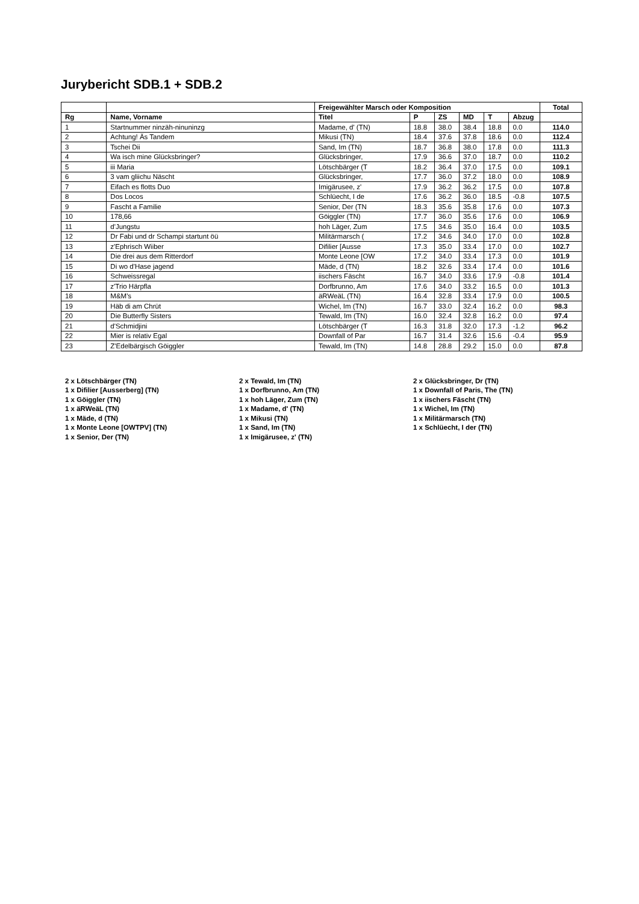Jurybericht SDB.1 + SDB.2
| | | Freigewählter Marsch oder Komposition | | | | | | Total |
| --- | --- | --- | --- | --- | --- | --- | --- | --- |
| Rg | Name, Vorname | Titel | P | ZS | MD | T | Abzug | |
| 1 | Startnummer ninzäh-ninuninzg | Madame, d' (TN) | 18.8 | 38.0 | 38.4 | 18.8 | 0.0 | 114.0 |
| 2 | Achtung! Äs Tandem | Mikusi (TN) | 18.4 | 37.6 | 37.8 | 18.6 | 0.0 | 112.4 |
| 3 | Tschei Dii | Sand, Im (TN) | 18.7 | 36.8 | 38.0 | 17.8 | 0.0 | 111.3 |
| 4 | Wa isch mine Glücksbringer? | Glücksbringer, | 17.9 | 36.6 | 37.0 | 18.7 | 0.0 | 110.2 |
| 5 | iii Maria | Lötschbärger (T | 18.2 | 36.4 | 37.0 | 17.5 | 0.0 | 109.1 |
| 6 | 3 vam gliichu Näscht | Glücksbringer, | 17.7 | 36.0 | 37.2 | 18.0 | 0.0 | 108.9 |
| 7 | Eifach es flotts Duo | Imigärusee, z' | 17.9 | 36.2 | 36.2 | 17.5 | 0.0 | 107.8 |
| 8 | Dos Locos | Schlüecht, I de | 17.6 | 36.2 | 36.0 | 18.5 | -0.8 | 107.5 |
| 9 | Fascht a Familie | Senior, Der (TN | 18.3 | 35.6 | 35.8 | 17.6 | 0.0 | 107.3 |
| 10 | 178,66 | Göiggler (TN) | 17.7 | 36.0 | 35.6 | 17.6 | 0.0 | 106.9 |
| 11 | d'Jungstu | hoh Läger, Zum | 17.5 | 34.6 | 35.0 | 16.4 | 0.0 | 103.5 |
| 12 | Dr Fabi und dr Schampi startunt öü | Militärmarsch ( | 17.2 | 34.6 | 34.0 | 17.0 | 0.0 | 102.8 |
| 13 | z'Ephrisch Wiiber | Difilier [Ausse | 17.3 | 35.0 | 33.4 | 17.0 | 0.0 | 102.7 |
| 14 | Die drei aus dem Ritterdorf | Monte Leone [OW | 17.2 | 34.0 | 33.4 | 17.3 | 0.0 | 101.9 |
| 15 | Di wo d'Hase jagend | Mäde, d (TN) | 18.2 | 32.6 | 33.4 | 17.4 | 0.0 | 101.6 |
| 16 | Schweissregal | iischers Fäscht | 16.7 | 34.0 | 33.6 | 17.9 | -0.8 | 101.4 |
| 17 | z'Trio Härpfla | Dorfbrunno, Am | 17.6 | 34.0 | 33.2 | 16.5 | 0.0 | 101.3 |
| 18 | M&M's | äRWeäL (TN) | 16.4 | 32.8 | 33.4 | 17.9 | 0.0 | 100.5 |
| 19 | Häb di am Chrüt | Wichel, Im (TN) | 16.7 | 33.0 | 32.4 | 16.2 | 0.0 | 98.3 |
| 20 | Die Butterfly Sisters | Tewald, Im (TN) | 16.0 | 32.4 | 32.8 | 16.2 | 0.0 | 97.4 |
| 21 | d'Schmidjini | Lötschbärger (T | 16.3 | 31.8 | 32.0 | 17.3 | -1.2 | 96.2 |
| 22 | Mier is relativ Egal | Downfall of Par | 16.7 | 31.4 | 32.6 | 15.6 | -0.4 | 95.9 |
| 23 | Z'Edelbärgisch Göiggler | Tewald, Im (TN) | 14.8 | 28.8 | 29.2 | 15.0 | 0.0 | 87.8 |
2 x Lötschbärger (TN)
1 x Difilier [Ausserberg] (TN)
1 x Göiggler (TN)
1 x äRWeäL (TN)
1 x Mäde, d (TN)
1 x Monte Leone [OWTPV] (TN)
1 x Senior, Der (TN)
2 x Tewald, Im (TN)
1 x Dorfbrunno, Am (TN)
1 x hoh Läger, Zum (TN)
1 x Madame, d' (TN)
1 x Mikusi (TN)
1 x Sand, Im (TN)
1 x Imigärusee, z' (TN)
2 x Glücksbringer, Dr (TN)
1 x Downfall of Paris, The (TN)
1 x iischers Fäscht (TN)
1 x Wichel, Im (TN)
1 x Militärmarsch (TN)
1 x Schlüecht, I der (TN)